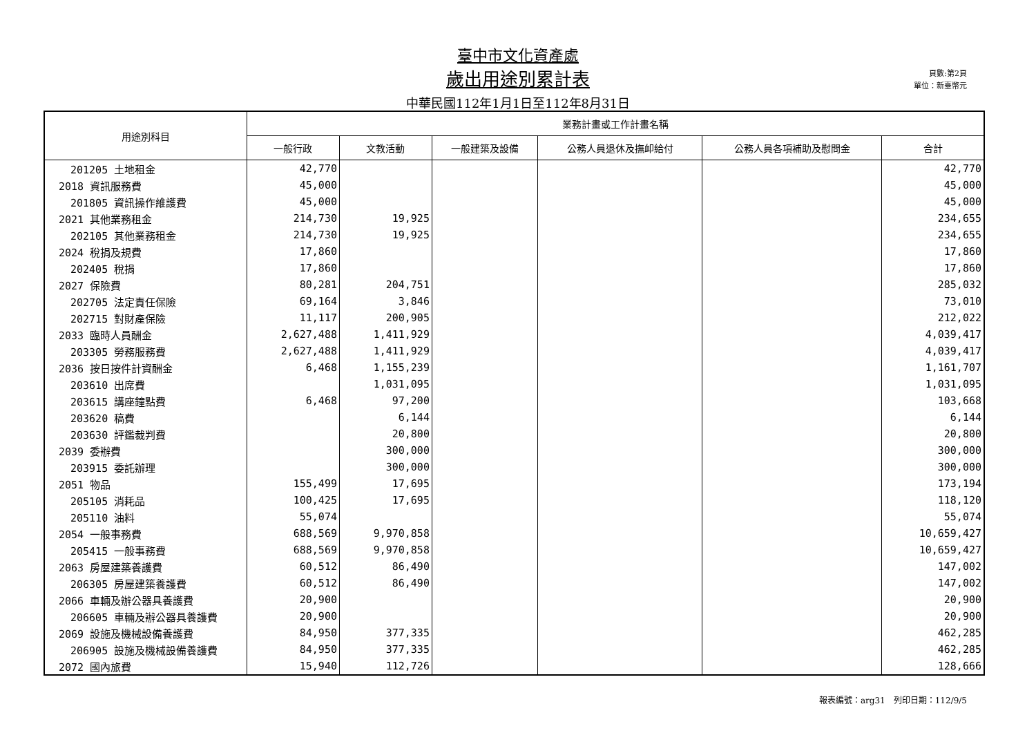臺中市文化資產處
歲出用途別累計表
中華民國112年1月1日至112年8月31日
頁數:第2頁
單位：新臺幣元
| 用途別科目 | 業務計畫或工作計畫名稱 | | | | | |
| --- | --- | --- | --- | --- | --- | --- |
| | 一般行政 | 文教活動 | 一般建築及設備 | 公務人員退休及撫卹給付 | 公務人員各項補助及慰問金 | 合計 |
| 201205 土地租金 | 42,770 | | | | | 42,770 |
| 2018 資訊服務費 | 45,000 | | | | | 45,000 |
| 201805 資訊操作維護費 | 45,000 | | | | | 45,000 |
| 2021 其他業務租金 | 214,730 | 19,925 | | | | 234,655 |
| 202105 其他業務租金 | 214,730 | 19,925 | | | | 234,655 |
| 2024 稅捐及規費 | 17,860 | | | | | 17,860 |
| 202405 稅捐 | 17,860 | | | | | 17,860 |
| 2027 保險費 | 80,281 | 204,751 | | | | 285,032 |
| 202705 法定責任保險 | 69,164 | 3,846 | | | | 73,010 |
| 202715 對財產保險 | 11,117 | 200,905 | | | | 212,022 |
| 2033 臨時人員酬金 | 2,627,488 | 1,411,929 | | | | 4,039,417 |
| 203305 勞務服務費 | 2,627,488 | 1,411,929 | | | | 4,039,417 |
| 2036 按日按件計資酬金 | 6,468 | 1,155,239 | | | | 1,161,707 |
| 203610 出席費 | | 1,031,095 | | | | 1,031,095 |
| 203615 講座鐘點費 | 6,468 | 97,200 | | | | 103,668 |
| 203620 稿費 | | 6,144 | | | | 6,144 |
| 203630 評鑑裁判費 | | 20,800 | | | | 20,800 |
| 2039 委辦費 | | 300,000 | | | | 300,000 |
| 203915 委託辦理 | | 300,000 | | | | 300,000 |
| 2051 物品 | 155,499 | 17,695 | | | | 173,194 |
| 205105 消耗品 | 100,425 | 17,695 | | | | 118,120 |
| 205110 油料 | 55,074 | | | | | 55,074 |
| 2054 一般事務費 | 688,569 | 9,970,858 | | | | 10,659,427 |
| 205415 一般事務費 | 688,569 | 9,970,858 | | | | 10,659,427 |
| 2063 房屋建築養護費 | 60,512 | 86,490 | | | | 147,002 |
| 206305 房屋建築養護費 | 60,512 | 86,490 | | | | 147,002 |
| 2066 車輛及辦公器具養護費 | 20,900 | | | | | 20,900 |
| 206605 車輛及辦公器具養護費 | 20,900 | | | | | 20,900 |
| 2069 設施及機械設備養護費 | 84,950 | 377,335 | | | | 462,285 |
| 206905 設施及機械設備養護費 | 84,950 | 377,335 | | | | 462,285 |
| 2072 國內旅費 | 15,940 | 112,726 | | | | 128,666 |
報表編號：arg31　列印日期：112/9/5